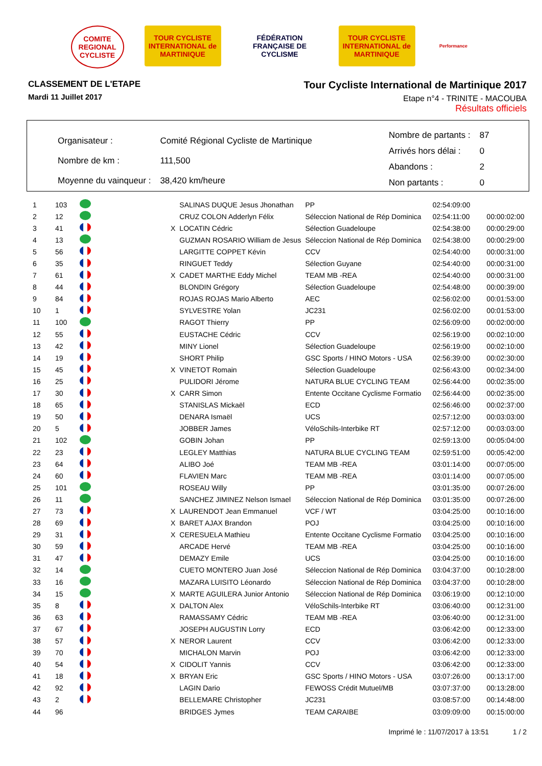COMITE REGIONAL CYCLISTE
TOUR CYCLISTE INTERNATIONAL de MARTINIQUE
FÉDÉRATION FRANÇAISE DE CYCLISME
TOUR CYCLISTE INTERNATIONAL de MARTINIQUE
Performance
CLASSEMENT DE L'ETAPE
Mardi 11 Juillet 2017
Tour Cycliste International de Martinique 2017
Etape n°4 - TRINITE - MACOUBA
Résultats officiels
| Organisateur : | Comité Régional Cycliste de Martinique |
| Nombre de km : | 111,500 |
| Moyenne du vainqueur : | 38,420 km/heure |
| Nombre de partants : | 87 |
| Arrivés hors délai : | 0 |
| Abandons : | 2 |
| Non partants : | 0 |
| 1 | 103 | | | SALINAS DUQUE Jesus Jhonathan | PP | 02:54:09:00 | |
| 2 | 12 | | | CRUZ COLON Adderlyn Félix | Séleccion National de Rép Dominica | 02:54:11:00 | 00:00:02:00 |
| 3 | 41 | | X | LOCATIN Cédric | Sélection Guadeloupe | 02:54:38:00 | 00:00:29:00 |
| 4 | 13 | | | GUZMAN ROSARIO William de Jesus | Séleccion National de Rép Dominica | 02:54:38:00 | 00:00:29:00 |
| 5 | 56 | | | LARGITTE COPPET Kévin | CCV | 02:54:40:00 | 00:00:31:00 |
| 6 | 35 | | | RINGUET Teddy | Sélection Guyane | 02:54:40:00 | 00:00:31:00 |
| 7 | 61 | | X | CADET MARTHE Eddy Michel | TEAM MB -REA | 02:54:40:00 | 00:00:31:00 |
| 8 | 44 | | | BLONDIN Grégory | Sélection Guadeloupe | 02:54:48:00 | 00:00:39:00 |
| 9 | 84 | | | ROJAS ROJAS Mario Alberto | AEC | 02:56:02:00 | 00:01:53:00 |
| 10 | 1 | | | SYLVESTRE Yolan | JC231 | 02:56:02:00 | 00:01:53:00 |
| 11 | 100 | | | RAGOT Thierry | PP | 02:56:09:00 | 00:02:00:00 |
| 12 | 55 | | | EUSTACHE Cédric | CCV | 02:56:19:00 | 00:02:10:00 |
| 13 | 42 | | | MINY Lionel | Sélection Guadeloupe | 02:56:19:00 | 00:02:10:00 |
| 14 | 19 | | | SHORT Philip | GSC Sports / HINO Motors - USA | 02:56:39:00 | 00:02:30:00 |
| 15 | 45 | | X | VINETOT Romain | Sélection Guadeloupe | 02:56:43:00 | 00:02:34:00 |
| 16 | 25 | | | PULIDORI Jérome | NATURA BLUE CYCLING TEAM | 02:56:44:00 | 00:02:35:00 |
| 17 | 30 | | X | CARR Simon | Entente Occitane Cyclisme Formatio | 02:56:44:00 | 00:02:35:00 |
| 18 | 65 | | | STANISLAS Mickaël | ECD | 02:56:46:00 | 00:02:37:00 |
| 19 | 50 | | | DENARA Ismaël | UCS | 02:57:12:00 | 00:03:03:00 |
| 20 | 5 | | | JOBBER James | VéloSchils-Interbike RT | 02:57:12:00 | 00:03:03:00 |
| 21 | 102 | | | GOBIN Johan | PP | 02:59:13:00 | 00:05:04:00 |
| 22 | 23 | | | LEGLEY Matthias | NATURA BLUE CYCLING TEAM | 02:59:51:00 | 00:05:42:00 |
| 23 | 64 | | | ALIBO Joé | TEAM MB -REA | 03:01:14:00 | 00:07:05:00 |
| 24 | 60 | | | FLAVIEN Marc | TEAM MB -REA | 03:01:14:00 | 00:07:05:00 |
| 25 | 101 | | | ROSEAU Willy | PP | 03:01:35:00 | 00:07:26:00 |
| 26 | 11 | | | SANCHEZ JIMINEZ Nelson Ismael | Séleccion National de Rép Dominica | 03:01:35:00 | 00:07:26:00 |
| 27 | 73 | | X | LAURENDOT Jean Emmanuel | VCF / WT | 03:04:25:00 | 00:10:16:00 |
| 28 | 69 | | X | BARET AJAX Brandon | POJ | 03:04:25:00 | 00:10:16:00 |
| 29 | 31 | | X | CERESUELA Mathieu | Entente Occitane Cyclisme Formatio | 03:04:25:00 | 00:10:16:00 |
| 30 | 59 | | | ARCADE Hervé | TEAM MB -REA | 03:04:25:00 | 00:10:16:00 |
| 31 | 47 | | | DEMAZY Emile | UCS | 03:04:25:00 | 00:10:16:00 |
| 32 | 14 | | | CUETO MONTERO Juan José | Séleccion National de Rép Dominica | 03:04:37:00 | 00:10:28:00 |
| 33 | 16 | | | MAZARA LUISITO Léonardo | Séleccion National de Rép Dominica | 03:04:37:00 | 00:10:28:00 |
| 34 | 15 | | X | MARTE AGUILERA Junior Antonio | Séleccion National de Rép Dominica | 03:06:19:00 | 00:12:10:00 |
| 35 | 8 | | X | DALTON Alex | VéloSchils-Interbike RT | 03:06:40:00 | 00:12:31:00 |
| 36 | 63 | | | RAMASSAMY Cédric | TEAM MB -REA | 03:06:40:00 | 00:12:31:00 |
| 37 | 67 | | | JOSEPH AUGUSTIN Lorry | ECD | 03:06:42:00 | 00:12:33:00 |
| 38 | 57 | | X | NEROR Laurent | CCV | 03:06:42:00 | 00:12:33:00 |
| 39 | 70 | | | MICHALON Marvin | POJ | 03:06:42:00 | 00:12:33:00 |
| 40 | 54 | | X | CIDOLIT Yannis | CCV | 03:06:42:00 | 00:12:33:00 |
| 41 | 18 | | X | BRYAN Eric | GSC Sports / HINO Motors - USA | 03:07:26:00 | 00:13:17:00 |
| 42 | 92 | | | LAGIN Dario | FEWOSS Crédit Mutuel/MB | 03:07:37:00 | 00:13:28:00 |
| 43 | 2 | | | BELLEMARE Christopher | JC231 | 03:08:57:00 | 00:14:48:00 |
| 44 | 96 | | | BRIDGES Jymes | TEAM CARAIBE | 03:09:09:00 | 00:15:00:00 |
Imprimé le : 11/07/2017 à 13:51 1 / 2